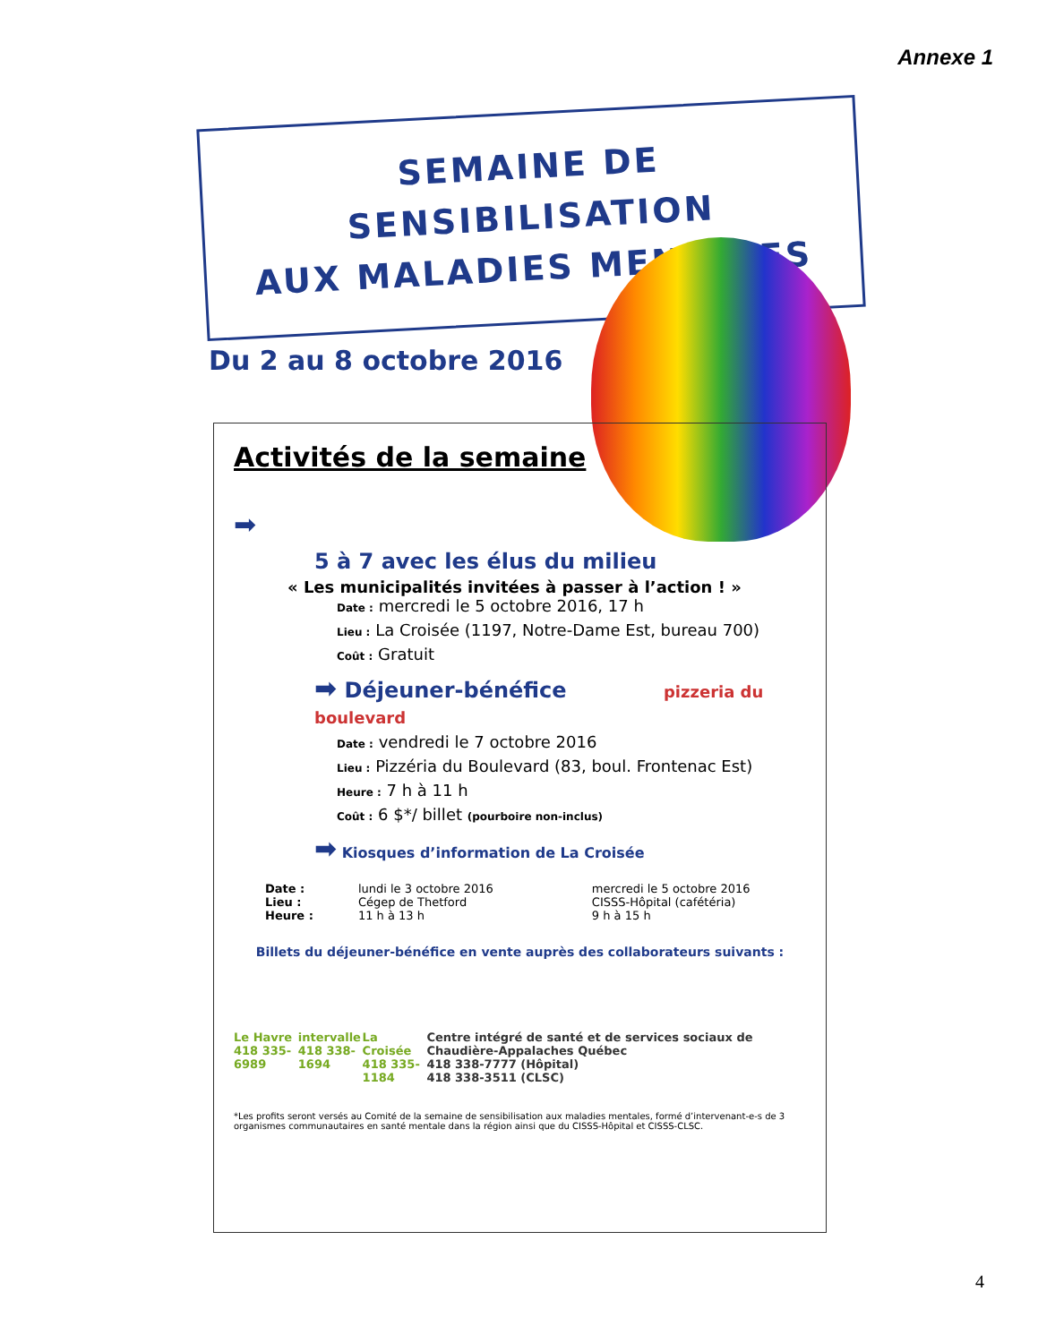Annexe 1
SEMAINE DE SENSIBILISATION
AUX MALADIES MENTALES
Du 2 au 8 octobre 2016
Activités de la semaine
➡
5 à 7 avec les élus du milieu
« Les municipalités invitées à passer à l’action ! »
Date : mercredi le 5 octobre 2016, 17 h
Lieu : La Croisée (1197, Notre-Dame Est, bureau 700)
Coût : Gratuit
➡ Déjeuner-bénéfice pizzeria du boulevard
Date : vendredi le 7 octobre 2016
Lieu : Pizzéria du Boulevard (83, boul. Frontenac Est)
Heure : 7 h à 11 h
Coût : 6 $*/ billet (pourboire non-inclus)
➡ Kiosques d’information de La Croisée
Date :
Lieu :
Heure :
lundi le 3 octobre 2016
Cégep de Thetford
11 h à 13 h
mercredi le 5 octobre 2016
CISSS-Hôpital (cafétéria)
9 h à 15 h
Billets du déjeuner-bénéfice en vente auprès des collaborateurs suivants :
Le Havre
418 335-6989
intervalle
418 338-1694
La Croisée
418 335-1184
Centre intégré de santé et de services sociaux de Chaudière-Appalaches Québec
418 338-7777 (Hôpital)
418 338-3511 (CLSC)
*Les profits seront versés au Comité de la semaine de sensibilisation aux maladies mentales, formé d’intervenant-e-s de 3 organismes communautaires en santé mentale dans la région ainsi que du CISSS-Hôpital et CISSS-CLSC.
4